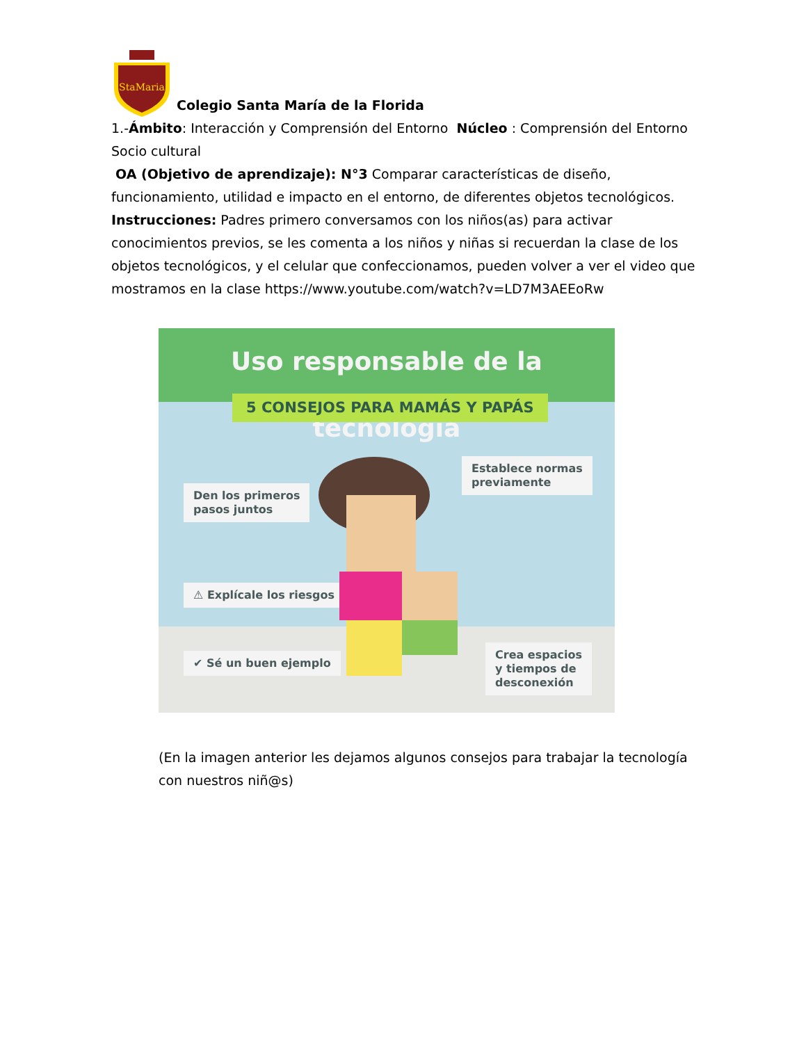StaMaria
Colegio Santa María de la Florida
1.-Ámbito: Interacción y Comprensión del Entorno Núcleo : Comprensión del Entorno Socio cultural
OA (Objetivo de aprendizaje): N°3 Comparar características de diseño, funcionamiento, utilidad e impacto en el entorno, de diferentes objetos tecnológicos.
Instrucciones: Padres primero conversamos con los niños(as) para activar conocimientos previos, se les comenta a los niños y niñas si recuerdan la clase de los objetos tecnológicos, y el celular que confeccionamos, pueden volver a ver el video que mostramos en la clase https://www.youtube.com/watch?v=LD7M3AEEoRw
Uso responsable de la tecnología
5 CONSEJOS PARA MAMÁS Y PAPÁS
Den los primeros
pasos juntos
Establece normas
previamente
⚠ Explícale los riesgos
✔ Sé un buen ejemplo
Crea espacios
y tiempos de
desconexión
(En la imagen anterior les dejamos algunos consejos para trabajar la tecnología con nuestros niñ@s)